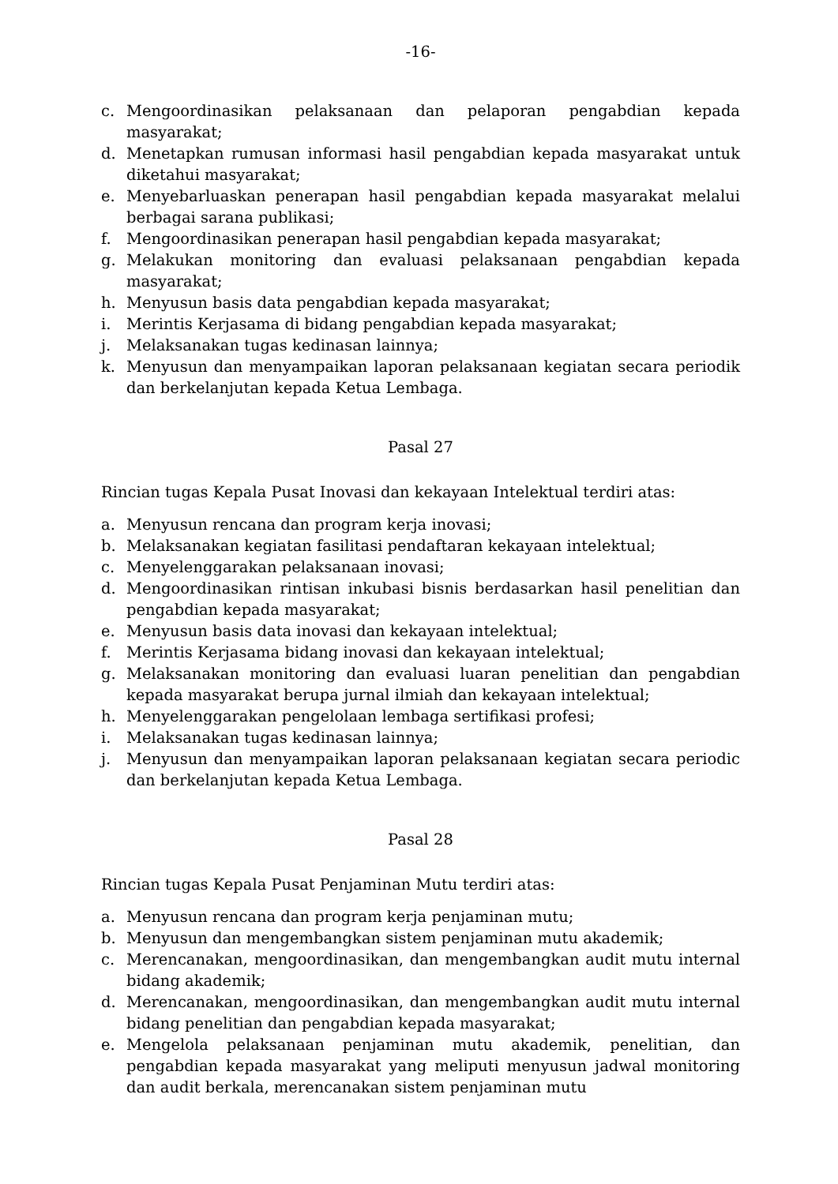-16-
c. Mengoordinasikan pelaksanaan dan pelaporan pengabdian kepada masyarakat;
d. Menetapkan rumusan informasi hasil pengabdian kepada masyarakat untuk diketahui masyarakat;
e. Menyebarluaskan penerapan hasil pengabdian kepada masyarakat melalui berbagai sarana publikasi;
f. Mengoordinasikan penerapan hasil pengabdian kepada masyarakat;
g. Melakukan monitoring dan evaluasi pelaksanaan pengabdian kepada masyarakat;
h. Menyusun basis data pengabdian kepada masyarakat;
i. Merintis Kerjasama di bidang pengabdian kepada masyarakat;
j. Melaksanakan tugas kedinasan lainnya;
k. Menyusun dan menyampaikan laporan pelaksanaan kegiatan secara periodik dan berkelanjutan kepada Ketua Lembaga.
Pasal 27
Rincian tugas Kepala Pusat Inovasi dan kekayaan Intelektual terdiri atas:
a. Menyusun rencana dan program kerja inovasi;
b. Melaksanakan kegiatan fasilitasi pendaftaran kekayaan intelektual;
c. Menyelenggarakan pelaksanaan inovasi;
d. Mengoordinasikan rintisan inkubasi bisnis berdasarkan hasil penelitian dan pengabdian kepada masyarakat;
e. Menyusun basis data inovasi dan kekayaan intelektual;
f. Merintis Kerjasama bidang inovasi dan kekayaan intelektual;
g. Melaksanakan monitoring dan evaluasi luaran penelitian dan pengabdian kepada masyarakat berupa jurnal ilmiah dan kekayaan intelektual;
h. Menyelenggarakan pengelolaan lembaga sertifikasi profesi;
i. Melaksanakan tugas kedinasan lainnya;
j. Menyusun dan menyampaikan laporan pelaksanaan kegiatan secara periodic dan berkelanjutan kepada Ketua Lembaga.
Pasal 28
Rincian tugas Kepala Pusat Penjaminan Mutu terdiri atas:
a. Menyusun rencana dan program kerja penjaminan mutu;
b. Menyusun dan mengembangkan sistem penjaminan mutu akademik;
c. Merencanakan, mengoordinasikan, dan mengembangkan audit mutu internal bidang akademik;
d. Merencanakan, mengoordinasikan, dan mengembangkan audit mutu internal bidang penelitian dan pengabdian kepada masyarakat;
e. Mengelola pelaksanaan penjaminan mutu akademik, penelitian, dan pengabdian kepada masyarakat yang meliputi menyusun jadwal monitoring dan audit berkala, merencanakan sistem penjaminan mutu